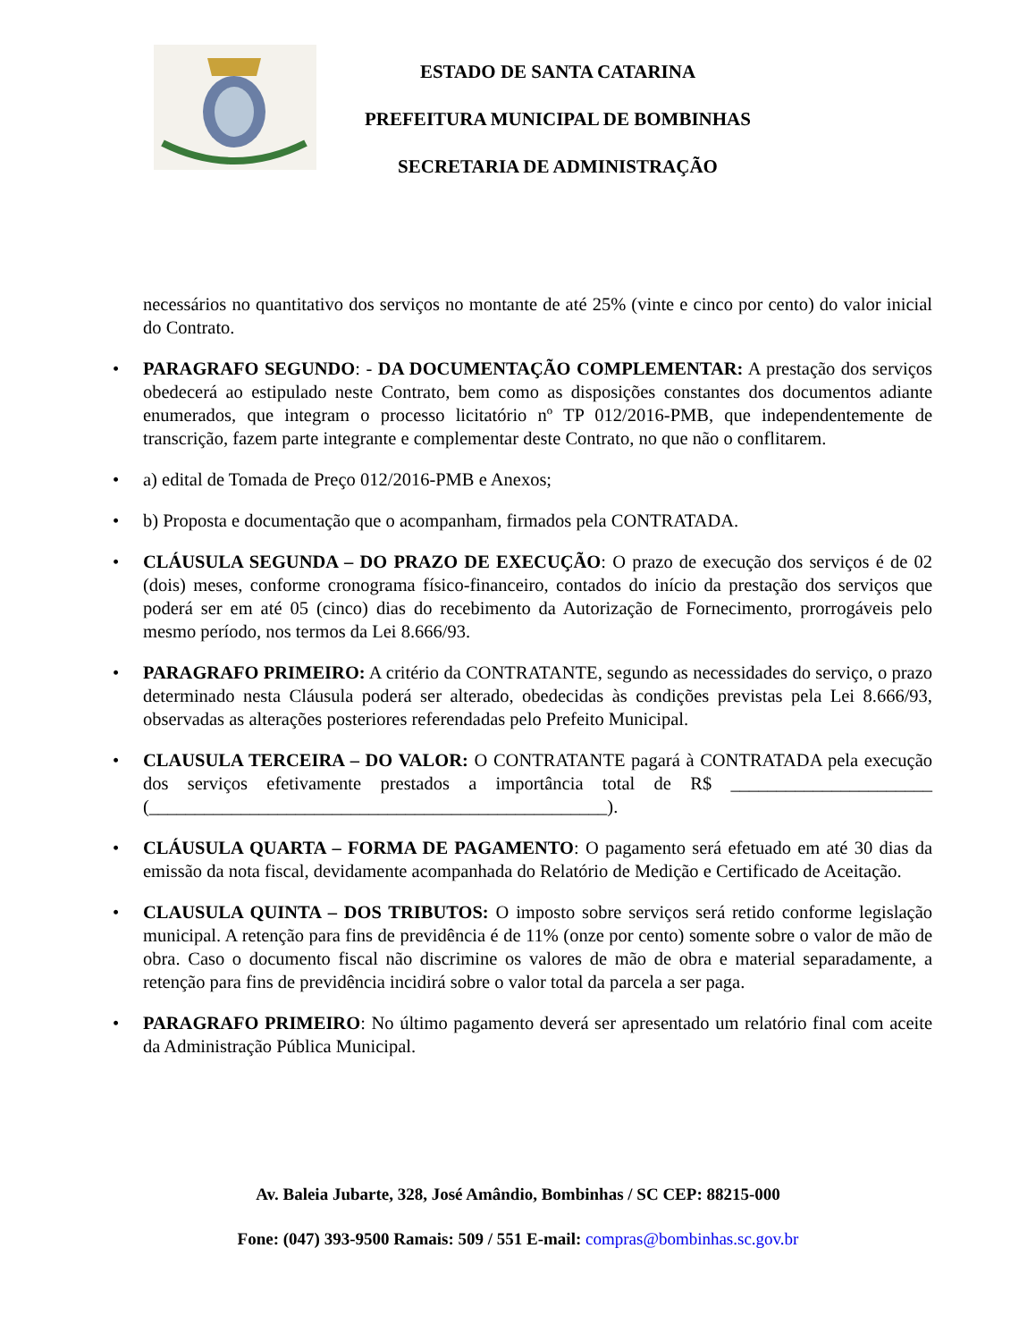ESTADO DE SANTA CATARINA
PREFEITURA MUNICIPAL DE BOMBINHAS
SECRETARIA DE ADMINISTRAÇÃO
necessários no quantitativo dos serviços no montante de até 25% (vinte e cinco por cento) do valor inicial do Contrato.
• PARAGRAFO SEGUNDO: - DA DOCUMENTAÇÃO COMPLEMENTAR: A prestação dos serviços obedecerá ao estipulado neste Contrato, bem como as disposições constantes dos documentos adiante enumerados, que integram o processo licitatório nº TP 012/2016-PMB, que independentemente de transcrição, fazem parte integrante e complementar deste Contrato, no que não o conflitarem.
• a) edital de Tomada de Preço 012/2016-PMB e Anexos;
• b) Proposta e documentação que o acompanham, firmados pela CONTRATADA.
• CLÁUSULA SEGUNDA – DO PRAZO DE EXECUÇÃO: O prazo de execução dos serviços é de 02 (dois) meses, conforme cronograma físico-financeiro, contados do início da prestação dos serviços que poderá ser em até 05 (cinco) dias do recebimento da Autorização de Fornecimento, prorrogáveis pelo mesmo período, nos termos da Lei 8.666/93.
• PARAGRAFO PRIMEIRO: A critério da CONTRATANTE, segundo as necessidades do serviço, o prazo determinado nesta Cláusula poderá ser alterado, obedecidas às condições previstas pela Lei 8.666/93, observadas as alterações posteriores referendadas pelo Prefeito Municipal.
• CLAUSULA TERCEIRA – DO VALOR: O CONTRATANTE pagará à CONTRATADA pela execução dos serviços efetivamente prestados a importância total de R$ ______________________ (__________________________________________________).
• CLÁUSULA QUARTA – FORMA DE PAGAMENTO: O pagamento será efetuado em até 30 dias da emissão da nota fiscal, devidamente acompanhada do Relatório de Medição e Certificado de Aceitação.
• CLAUSULA QUINTA – DOS TRIBUTOS: O imposto sobre serviços será retido conforme legislação municipal. A retenção para fins de previdência é de 11% (onze por cento) somente sobre o valor de mão de obra. Caso o documento fiscal não discrimine os valores de mão de obra e material separadamente, a retenção para fins de previdência incidirá sobre o valor total da parcela a ser paga.
• PARAGRAFO PRIMEIRO: No último pagamento deverá ser apresentado um relatório final com aceite da Administração Pública Municipal.
Av. Baleia Jubarte, 328, José Amândio, Bombinhas / SC CEP: 88215-000
Fone: (047) 393-9500 Ramais: 509 / 551 E-mail: compras@bombinhas.sc.gov.br